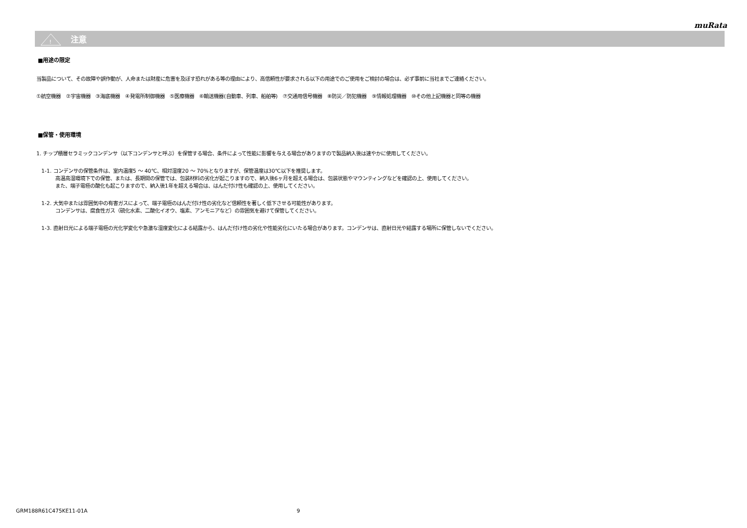muRata
!
注意
■用途の限定
当製品について、その故障や誤作動が、人命または財産に危害を及ぼす恐れがある等の理由により、高信頼性が要求される以下の用途でのご使用をご検討の場合は、必ず事前に当社までご連絡ください。
①航空機器　②宇宙機器　③海底機器　④発電所制御機器　⑤医療機器　⑥輸送機器(自動車、列車、船舶等)　⑦交通用信号機器　⑧防災／防犯機器　⑨情報処理機器　⑩その他上記機器と同等の機器
■保管・使用環境
1. チップ積層セラミックコンデンサ（以下コンデンサと呼ぶ）を保管する場合、条件によって性能に影響を与える場合がありますので製品納入後は速やかに使用してください。
1-1. コンデンサの保管条件は、室内温度5 ～ 40℃、相対湿度20 ～ 70%となりますが、保管温度は30℃以下を推奨します。
高温高湿環境下での保管、または、長期間の保管では、包装材料の劣化が起こりますので、納入後6ヶ月を超える場合は、包装状態やマウンティングなどを確認の上、使用してください。
また、端子電極の酸化も起こりますので、納入後1年を超える場合は、はんだ付け性も確認の上、使用してください。
1-2. 大気中または雰囲気中の有害ガスによって、端子電極のはんだ付け性の劣化など信頼性を著しく低下させる可能性があります。
コンデンサは、腐食性ガス（硫化水素、二酸化イオウ、塩素、アンモニアなど）の雰囲気を避けて保管してください。
1-3. 直射日光による端子電極の光化学変化や急激な湿度変化による結露から、はんだ付け性の劣化や性能劣化にいたる場合があります。コンデンサは、直射日光や結露する場所に保管しないでください。
GRM188R61C475KE11-01A 9